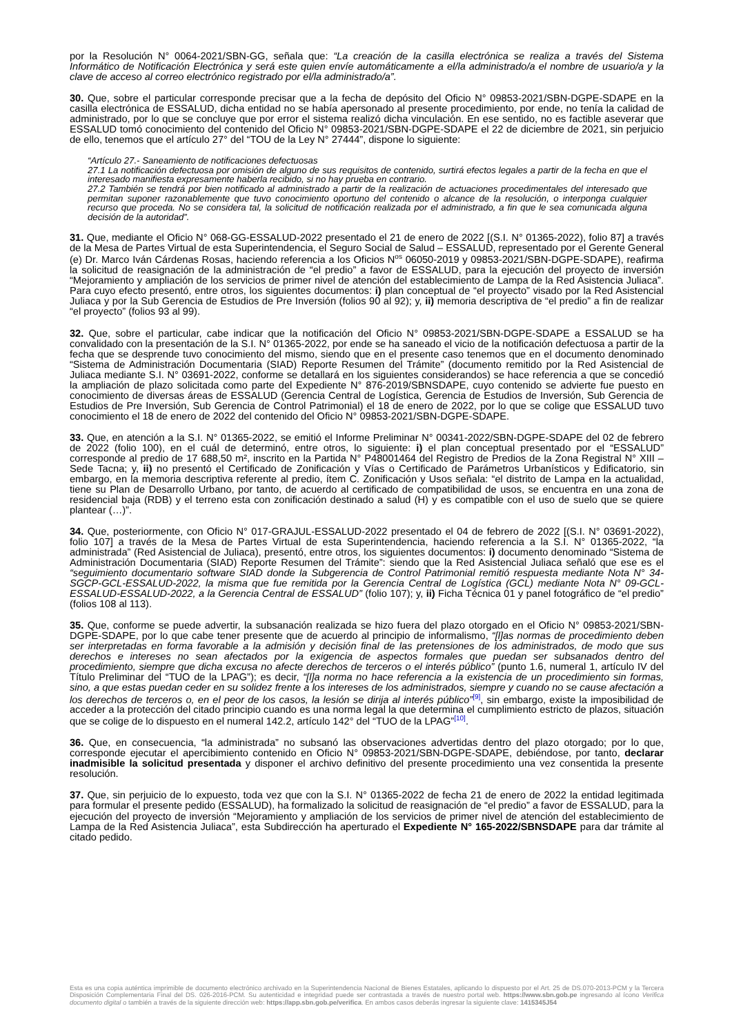por la Resolución N° 0064-2021/SBN-GG, señala que: “La creación de la casilla electrónica se realiza a través del Sistema Informático de Notificación Electrónica y será este quien envíe automáticamente a el/la administrado/a el nombre de usuario/a y la clave de acceso al correo electrónico registrado por el/la administrado/a”.
30. Que, sobre el particular corresponde precisar que a la fecha de depósito del Oficio N° 09853-2021/SBN-DGPE-SDAPE en la casilla electrónica de ESSALUD, dicha entidad no se había apersonado al presente procedimiento, por ende, no tenía la calidad de administrado, por lo que se concluye que por error el sistema realizó dicha vinculación. En ese sentido, no es factible aseverar que ESSALUD tomó conocimiento del contenido del Oficio N° 09853-2021/SBN-DGPE-SDAPE el 22 de diciembre de 2021, sin perjuicio de ello, tenemos que el artículo 27° del “TOU de la Ley N° 27444”, dispone lo siguiente:
“Artículo 27.- Saneamiento de notificaciones defectuosas
27.1 La notificación defectuosa por omisión de alguno de sus requisitos de contenido, surtirá efectos legales a partir de la fecha en que el interesado manifiesta expresamente haberla recibido, si no hay prueba en contrario.
27.2 También se tendrá por bien notificado al administrado a partir de la realización de actuaciones procedimentales del interesado que permitan suponer razonablemente que tuvo conocimiento oportuno del contenido o alcance de la resolución, o interponga cualquier recurso que proceda. No se considera tal, la solicitud de notificación realizada por el administrado, a fin que le sea comunicada alguna decisión de la autoridad”.
31. Que, mediante el Oficio N° 068-GG-ESSALUD-2022 presentado el 21 de enero de 2022 [(S.I. N° 01365-2022), folio 87] a través de la Mesa de Partes Virtual de esta Superintendencia, el Seguro Social de Salud – ESSALUD, representado por el Gerente General (e) Dr. Marco Iván Cárdenas Rosas, haciendo referencia a los Oficios N<sup>os</sup> 06050-2019 y 09853-2021/SBN-DGPE-SDAPE), reafirma la solicitud de reasignación de la administración de “el predio” a favor de ESSALUD, para la ejecución del proyecto de inversión “Mejoramiento y ampliación de los servicios de primer nivel de atención del establecimiento de Lampa de la Red Asistencia Juliaca”. Para cuyo efecto presentó, entre otros, los siguientes documentos: i) plan conceptual de “el proyecto” visado por la Red Asistencial Juliaca y por la Sub Gerencia de Estudios de Pre Inversión (folios 90 al 92); y, ii) memoria descriptiva de “el predio” a fin de realizar “el proyecto” (folios 93 al 99).
32. Que, sobre el particular, cabe indicar que la notificación del Oficio N° 09853-2021/SBN-DGPE-SDAPE a ESSALUD se ha convalidado con la presentación de la S.I. N° 01365-2022, por ende se ha saneado el vicio de la notificación defectuosa a partir de la fecha que se desprende tuvo conocimiento del mismo, siendo que en el presente caso tenemos que en el documento denominado “Sistema de Administración Documentaria (SIAD) Reporte Resumen del Trámite” (documento remitido por la Red Asistencial de Juliaca mediante S.I. N° 03691-2022, conforme se detallará en los siguientes considerandos) se hace referencia a que se concedió la ampliación de plazo solicitada como parte del Expediente N° 876-2019/SBNSDAPE, cuyo contenido se advierte fue puesto en conocimiento de diversas áreas de ESSALUD (Gerencia Central de Logística, Gerencia de Estudios de Inversión, Sub Gerencia de Estudios de Pre Inversión, Sub Gerencia de Control Patrimonial) el 18 de enero de 2022, por lo que se colige que ESSALUD tuvo conocimiento el 18 de enero de 2022 del contenido del Oficio N° 09853-2021/SBN-DGPE-SDAPE.
33. Que, en atención a la S.I. N° 01365-2022, se emitió el Informe Preliminar N° 00341-2022/SBN-DGPE-SDAPE del 02 de febrero de 2022 (folio 100), en el cuál de determinó, entre otros, lo siguiente: i) el plan conceptual presentado por el “ESSALUD” corresponde al predio de 17 688,50 m², inscrito en la Partida N° P48001464 del Registro de Predios de la Zona Registral N° XIII – Sede Tacna; y, ii) no presentó el Certificado de Zonificación y Vías o Certificado de Parámetros Urbanísticos y Edificatorio, sin embargo, en la memoria descriptiva referente al predio, ítem C. Zonificación y Usos señala: “el distrito de Lampa en la actualidad, tiene su Plan de Desarrollo Urbano, por tanto, de acuerdo al certificado de compatibilidad de usos, se encuentra en una zona de residencial baja (RDB) y el terreno esta con zonificación destinado a salud (H) y es compatible con el uso de suelo que se quiere plantear (…)”.
34. Que, posteriormente, con Oficio N° 017-GRAJUL-ESSALUD-2022 presentado el 04 de febrero de 2022 [(S.I. N° 03691-2022), folio 107] a través de la Mesa de Partes Virtual de esta Superintendencia, haciendo referencia a la S.I. N° 01365-2022, “la administrada” (Red Asistencial de Juliaca), presentó, entre otros, los siguientes documentos: i) documento denominado “Sistema de Administración Documentaria (SIAD) Reporte Resumen del Trámite”: siendo que la Red Asistencial Juliaca señaló que ese es el “seguimiento documentario software SIAD donde la Subgerencia de Control Patrimonial remitió respuesta mediante Nota N° 34-SGCP-GCL-ESSALUD-2022, la misma que fue remitida por la Gerencia Central de Logística (GCL) mediante Nota N° 09-GCL-ESSALUD-ESSALUD-2022, a la Gerencia Central de ESSALUD” (folio 107); y, ii) Ficha Técnica 01 y panel fotográfico de “el predio” (folios 108 al 113).
35. Que, conforme se puede advertir, la subsanación realizada se hizo fuera del plazo otorgado en el Oficio N° 09853-2021/SBN-DGPE-SDAPE, por lo que cabe tener presente que de acuerdo al principio de informalismo, “[l]as normas de procedimiento deben ser interpretadas en forma favorable a la admisión y decisión final de las pretensiones de los administrados, de modo que sus derechos e intereses no sean afectados por la exigencia de aspectos formales que puedan ser subsanados dentro del procedimiento, siempre que dicha excusa no afecte derechos de terceros o el interés público” (punto 1.6, numeral 1, artículo IV del Título Preliminar del “TUO de la LPAG”); es decir, “[l]a norma no hace referencia a la existencia de un procedimiento sin formas, sino, a que estas puedan ceder en su solidez frente a los intereses de los administrados, siempre y cuando no se cause afectación a los derechos de terceros o, en el peor de los casos, la lesión se dirija al interés público”<sup>[9]</sup>, sin embargo, existe la imposibilidad de acceder a la protección del citado principio cuando es una norma legal la que determina el cumplimiento estricto de plazos, situación que se colige de lo dispuesto en el numeral 142.2, artículo 142° del “TUO de la LPAG”<sup>[10]</sup>.
36. Que, en consecuencia, “la administrada” no subsanó las observaciones advertidas dentro del plazo otorgado; por lo que, corresponde ejecutar el apercibimiento contenido en Oficio N° 09853-2021/SBN-DGPE-SDAPE, debiéndose, por tanto, declarar inadmisible la solicitud presentada y disponer el archivo definitivo del presente procedimiento una vez consentida la presente resolución.
37. Que, sin perjuicio de lo expuesto, toda vez que con la S.I. N° 01365-2022 de fecha 21 de enero de 2022 la entidad legitimada para formular el presente pedido (ESSALUD), ha formalizado la solicitud de reasignación de “el predio” a favor de ESSALUD, para la ejecución del proyecto de inversión “Mejoramiento y ampliación de los servicios de primer nivel de atención del establecimiento de Lampa de la Red Asistencia Juliaca”, esta Subdirección ha aperturado el Expediente N° 165-2022/SBNSDAPE para dar trámite al citado pedido.
Esta es una copia auténtica imprimible de documento electrónico archivado en la Superintendencia Nacional de Bienes Estatales, aplicando lo dispuesto por el Art. 25 de DS.070-2013-PCM y la Tercera Disposición Complementaria Final del DS. 026-2016-PCM. Su autenticidad e integridad puede ser contrastada a través de nuestro portal web. https://www.sbn.gob.pe ingresando al ícono Verifica documento digital o también a través de la siguiente dirección web: https://app.sbn.gob.pe/verifica. En ambos casos deberás ingresar la siguiente clave: 1415345J54